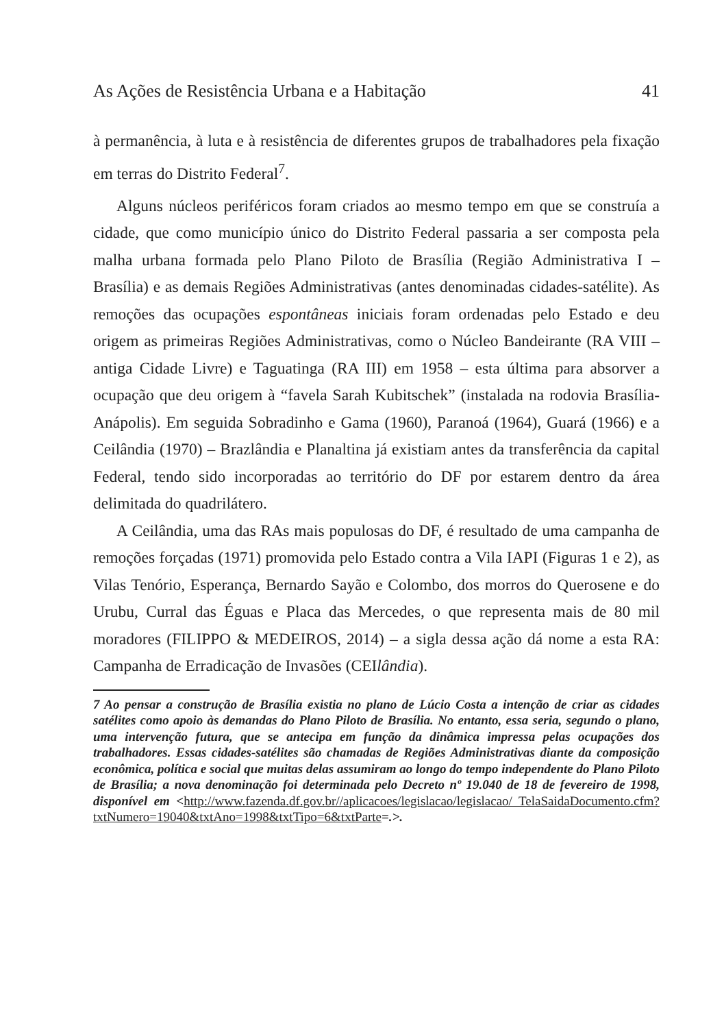As Ações de Resistência Urbana e a Habitação 41
à permanência, à luta e à resistência de diferentes grupos de trabalhadores pela fixação em terras do Distrito Federal<sup>7</sup>.
Alguns núcleos periféricos foram criados ao mesmo tempo em que se construía a cidade, que como município único do Distrito Federal passaria a ser composta pela malha urbana formada pelo Plano Piloto de Brasília (Região Administrativa I – Brasília) e as demais Regiões Administrativas (antes denominadas cidades-satélite). As remoções das ocupações espontâneas iniciais foram ordenadas pelo Estado e deu origem as primeiras Regiões Administrativas, como o Núcleo Bandeirante (RA VIII – antiga Cidade Livre) e Taguatinga (RA III) em 1958 – esta última para absorver a ocupação que deu origem à “favela Sarah Kubitschek” (instalada na rodovia Brasília-Anápolis). Em seguida Sobradinho e Gama (1960), Paranoá (1964), Guará (1966) e a Ceilândia (1970) – Brazlândia e Planaltina já existiam antes da transferência da capital Federal, tendo sido incorporadas ao território do DF por estarem dentro da área delimitada do quadrilátero.
A Ceilândia, uma das RAs mais populosas do DF, é resultado de uma campanha de remoções forçadas (1971) promovida pelo Estado contra a Vila IAPI (Figuras 1 e 2), as Vilas Tenório, Esperança, Bernardo Sayão e Colombo, dos morros do Querosene e do Urubu, Curral das Éguas e Placa das Mercedes, o que representa mais de 80 mil moradores (FILIPPO & MEDEIROS, 2014) – a sigla dessa ação dá nome a esta RA: Campanha de Erradicação de Invasões (CEIlândia).
7 Ao pensar a construção de Brasília existia no plano de Lúcio Costa a intenção de criar as cidades satélites como apoio às demandas do Plano Piloto de Brasília. No entanto, essa seria, segundo o plano, uma intervenção futura, que se antecipa em função da dinâmica impressa pelas ocupações dos trabalhadores. Essas cidades-satélites são chamadas de Regiões Administrativas diante da composição econômica, política e social que muitas delas assumiram ao longo do tempo independente do Plano Piloto de Brasília; a nova denominação foi determinada pelo Decreto nº 19.040 de 18 de fevereiro de 1998, disponível em <http://www.fazenda.df.gov.br//aplicacoes/legislacao/legislacao/ TelaSaidaDocumento.cfm?txtNumero=19040&txtAno=1998&txtTipo=6&txtParte=.>.